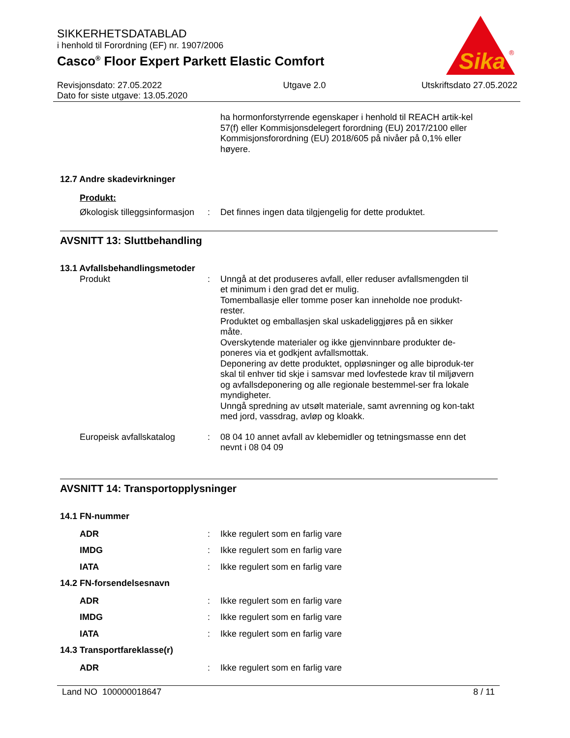SIKKERHETSDATABLAD
i henhold til Forordning (EF) nr. 1907/2006
Casco<sup>®</sup> Floor Expert Parkett Elastic Comfort
Sika
®
Revisjonsdato: 27.05.2022
Dato for siste utgave: 13.05.2020
Utgave 2.0 Utskriftsdato 27.05.2022
ha hormonforstyrrende egenskaper i henhold til REACH artik-kel 57(f) eller Kommisjonsdelegert forordning (EU) 2017/2100 eller Kommisjonsforordning (EU) 2018/605 på nivåer på 0,1% eller høyere.
12.7 Andre skadevirkninger
Produkt:
Økologisk tilleggsinformasjon
: Det finnes ingen data tilgjengelig for dette produktet.
AVSNITT 13: Sluttbehandling
13.1 Avfallsbehandlingsmetoder
Produkt : Unngå at det produseres avfall, eller reduser avfallsmengden til et minimum i den grad det er mulig.
Tomemballasje eller tomme poser kan inneholde noe produkt-rester.
Produktet og emballasjen skal uskadeliggjøres på en sikker måte.
Overskytende materialer og ikke gjenvinnbare produkter de-poneres via et godkjent avfallsmottak.
Deponering av dette produktet, oppløsninger og alle biproduk-ter skal til enhver tid skje i samsvar med lovfestede krav til miljøvern og avfallsdeponering og alle regionale bestemmel-ser fra lokale myndigheter.
Unngå spredning av utsølt materiale, samt avrenning og kon-takt med jord, vassdrag, avløp og kloakk.
Europeisk avfallskatalog : 08 04 10 annet avfall av klebemidler og tetningsmasse enn det nevnt i 08 04 09
AVSNITT 14: Transportopplysninger
14.1 FN-nummer
ADR : Ikke regulert som en farlig vare
IMDG : Ikke regulert som en farlig vare
IATA : Ikke regulert som en farlig vare
14.2 FN-forsendelsesnavn
ADR : Ikke regulert som en farlig vare
IMDG : Ikke regulert som en farlig vare
IATA : Ikke regulert som en farlig vare
14.3 Transportfareklasse(r)
ADR : Ikke regulert som en farlig vare
Land NO 100000018647 8 / 11